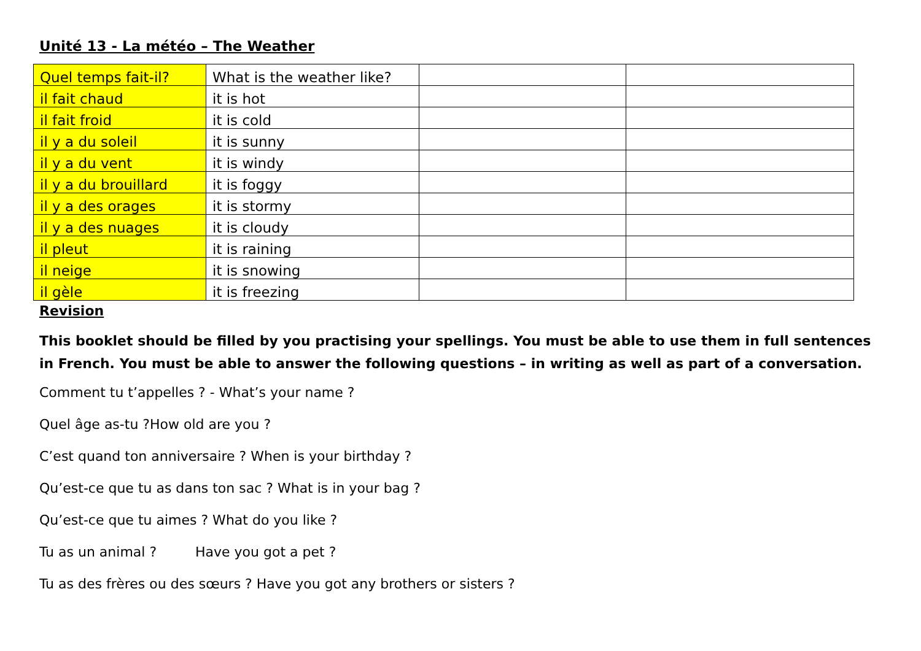Unité 13 - La météo – The Weather
| Quel temps fait-il? | What is the weather like? | | |
| il fait chaud | it is hot | | |
| il fait froid | it is cold | | |
| il y a du soleil | it is sunny | | |
| il y a du vent | it is windy | | |
| il y a du brouillard | it is foggy | | |
| il y a des orages | it is stormy | | |
| il y a des nuages | it is cloudy | | |
| il pleut | it is raining | | |
| il neige | it is snowing | | |
| il gèle | it is freezing | | |
Revision
This booklet should be filled by you practising your spellings. You must be able to use them in full sentences in French. You must be able to answer the following questions – in writing as well as part of a conversation.
Comment tu t’appelles ? - What’s your name ?
Quel âge as-tu ?How old are you ?
C’est quand ton anniversaire ? When is your birthday ?
Qu’est-ce que tu as dans ton sac ? What is in your bag ?
Qu’est-ce que tu aimes ? What do you like ?
Tu as un animal ? Have you got a pet ?
Tu as des frères ou des sœurs ? Have you got any brothers or sisters ?